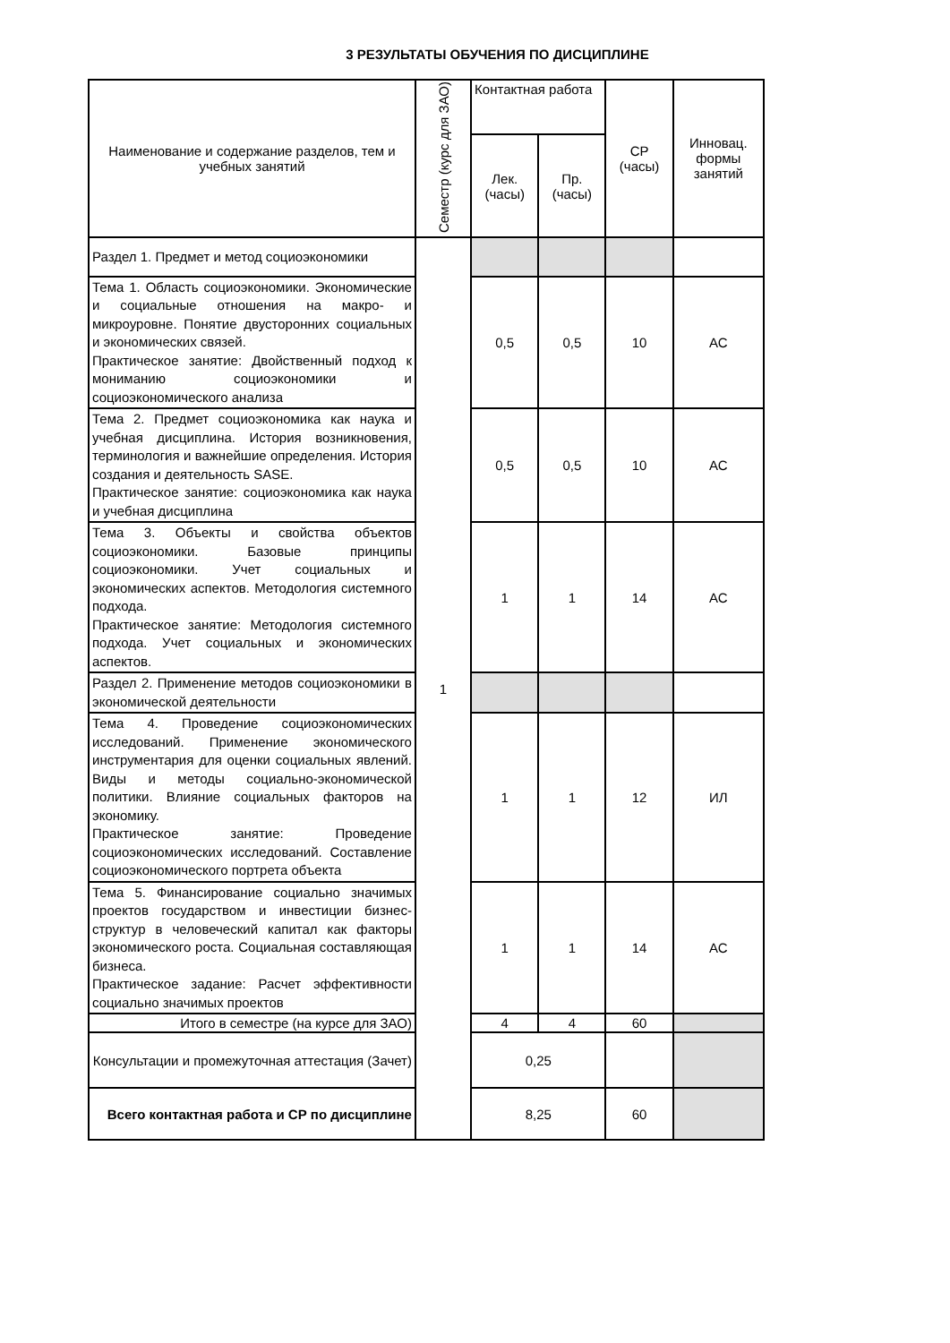3 РЕЗУЛЬТАТЫ ОБУЧЕНИЯ ПО ДИСЦИПЛИНЕ
| Наименование и содержание разделов, тем и учебных занятий | Семестр (курс для ЗАО) | Контактная работа | | СР (часы) | Инновац. формы занятий |
| --- | --- | --- | --- | --- | --- |
| | | Лек. (часы) | Пр. (часы) | | |
| Раздел 1. Предмет и метод социоэкономики | 1 | | | | |
| Тема 1. Область социоэкономики. Экономические и социальные отношения на макро- и микроуровне. Понятие двусторонних социальных и экономических связей. Практическое занятие: Двойственный подход к мониманию социоэкономики и социоэкономического анализа | | 0,5 | 0,5 | 10 | АС |
| Тема 2. Предмет социоэкономика как наука и учебная дисциплина. История возникновения, терминология и важнейшие определения. История создания и деятельность SASE. Практическое занятие: социоэкономика как наука и учебная дисциплина | | 0,5 | 0,5 | 10 | АС |
| Тема 3. Объекты и свойства объектов социоэкономики. Базовые принципы социоэкономики. Учет социальных и экономических аспектов. Методология системного подхода. Практическое занятие: Методология системного подхода. Учет социальных и экономических аспектов. | | 1 | 1 | 14 | АС |
| Раздел 2. Применение методов социоэкономики в экономической деятельности | | | | | |
| Тема 4. Проведение социоэкономических исследований. Применение экономического инструментария для оценки социальных явлений. Виды и методы социально-экономической политики. Влияние социальных факторов на экономику. Практическое занятие: Проведение социоэкономических исследований. Составление социоэкономического портрета объекта | | 1 | 1 | 12 | ИЛ |
| Тема 5. Финансирование социально значимых проектов государством и инвестиции бизнес-структур в человеческий капитал как факторы экономического роста. Социальная составляющая бизнеса. Практическое задание: Расчет эффективности социально значимых проектов | | 1 | 1 | 14 | АС |
| Итого в семестре (на курсе для ЗАО) | | 4 | 4 | 60 | |
| Консультации и промежуточная аттестация (Зачет) | | 0,25 | | | |
| Всего контактная работа и СР по дисциплине | | 8,25 | | 60 | |